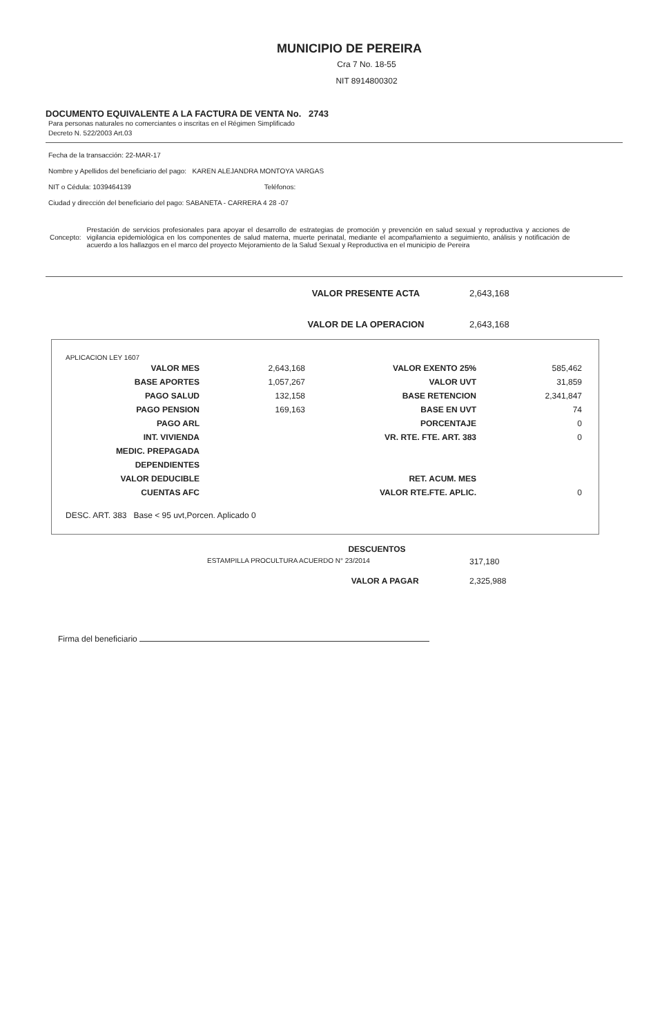MUNICIPIO DE PEREIRA
Cra 7 No. 18-55
NIT 8914800302
DOCUMENTO EQUIVALENTE A LA FACTURA DE VENTA No. 2743
Para personas naturales no comerciantes o inscritas en el Régimen Simplificado
Decreto N. 522/2003 Art.03
Fecha de la transacción: 22-MAR-17
Nombre y Apellidos del beneficiario del pago: KAREN ALEJANDRA MONTOYA VARGAS
NIT o Cédula: 1039464139 Teléfonos:
Ciudad y dirección del beneficiario del pago: SABANETA - CARRERA 4 28 -07
Concepto:
Prestación de servicios profesionales para apoyar el desarrollo de estrategias de promoción y prevención en salud sexual y reproductiva y acciones de vigilancia epidemiológica en los componentes de salud materna, muerte perinatal, mediante el acompañamiento a seguimiento, análisis y notificación de acuerdo a los hallazgos en el marco del proyecto Mejoramiento de la Salud Sexual y Reproductiva en el municipio de Pereira
VALOR PRESENTE ACTA 2,643,168
VALOR DE LA OPERACION 2,643,168
APLICACION LEY 1607
| VALOR MES | 2,643,168 | VALOR EXENTO 25% | 585,462 |
| BASE APORTES | 1,057,267 | VALOR UVT | 31,859 |
| PAGO SALUD | 132,158 | BASE RETENCION | 2,341,847 |
| PAGO PENSION | 169,163 | BASE EN UVT | 74 |
| PAGO ARL | | PORCENTAJE | 0 |
| INT. VIVIENDA | | VR. RTE. FTE. ART. 383 | 0 |
| MEDIC. PREPAGADA | | | |
| DEPENDIENTES | | | |
| VALOR DEDUCIBLE | | RET. ACUM. MES | |
| CUENTAS AFC | | VALOR RTE.FTE. APLIC. | 0 |
DESC. ART. 383 Base < 95 uvt,Porcen. Aplicado 0
DESCUENTOS
ESTAMPILLA PROCULTURA ACUERDO N° 23/2014 317,180
VALOR A PAGAR 2,325,988
Firma del beneficiario